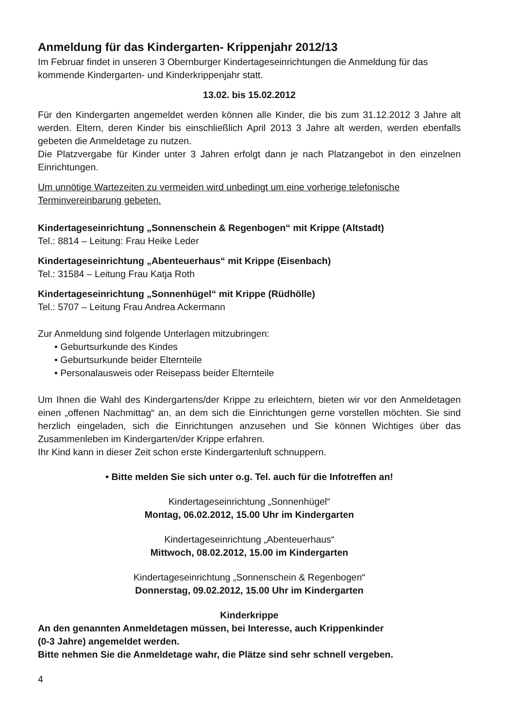Anmeldung für das Kindergarten- Krippenjahr 2012/13
Im Februar findet in unseren 3 Obernburger Kindertageseinrichtungen die Anmeldung für das kommende Kindergarten- und Kinderkrippenjahr statt.
13.02. bis 15.02.2012
Für den Kindergarten angemeldet werden können alle Kinder, die bis zum 31.12.2012 3 Jahre alt werden. Eltern, deren Kinder bis einschließlich April 2013 3 Jahre alt werden, werden ebenfalls gebeten die Anmeldetage zu nutzen.
Die Platzvergabe für Kinder unter 3 Jahren erfolgt dann je nach Platzangebot in den einzelnen Einrichtungen.
Um unnötige Wartezeiten zu vermeiden wird unbedingt um eine vorherige telefonische Terminvereinbarung gebeten.
Kindertageseinrichtung „Sonnenschein & Regenbogen“ mit Krippe (Altstadt)
Tel.: 8814 – Leitung: Frau Heike Leder
Kindertageseinrichtung „Abenteuerhaus“ mit Krippe (Eisenbach)
Tel.: 31584 – Leitung Frau Katja Roth
Kindertageseinrichtung „Sonnenhügel“ mit Krippe (Rüdhölle)
Tel.: 5707 – Leitung Frau Andrea Ackermann
Zur Anmeldung sind folgende Unterlagen mitzubringen:
• Geburtsurkunde des Kindes
• Geburtsurkunde beider Elternteile
• Personalausweis oder Reisepass beider Elternteile
Um Ihnen die Wahl des Kindergartens/der Krippe zu erleichtern, bieten wir vor den Anmeldetagen einen „offenen Nachmittag“ an, an dem sich die Einrichtungen gerne vorstellen möchten. Sie sind herzlich eingeladen, sich die Einrichtungen anzusehen und Sie können Wichtiges über das Zusammenleben im Kindergarten/der Krippe erfahren.
Ihr Kind kann in dieser Zeit schon erste Kindergartenluft schnuppern.
• Bitte melden Sie sich unter o.g. Tel. auch für die Infotreffen an!
Kindertageseinrichtung „Sonnenhügel“
Montag, 06.02.2012, 15.00 Uhr im Kindergarten
Kindertageseinrichtung „Abenteuerhaus“
Mittwoch, 08.02.2012, 15.00 im Kindergarten
Kindertageseinrichtung „Sonnenschein & Regenbogen“
Donnerstag, 09.02.2012, 15.00 Uhr im Kindergarten
Kinderkrippe
An den genannten Anmeldetagen müssen, bei Interesse, auch Krippenkinder
(0-3 Jahre) angemeldet werden.
Bitte nehmen Sie die Anmeldetage wahr, die Plätze sind sehr schnell vergeben.
4